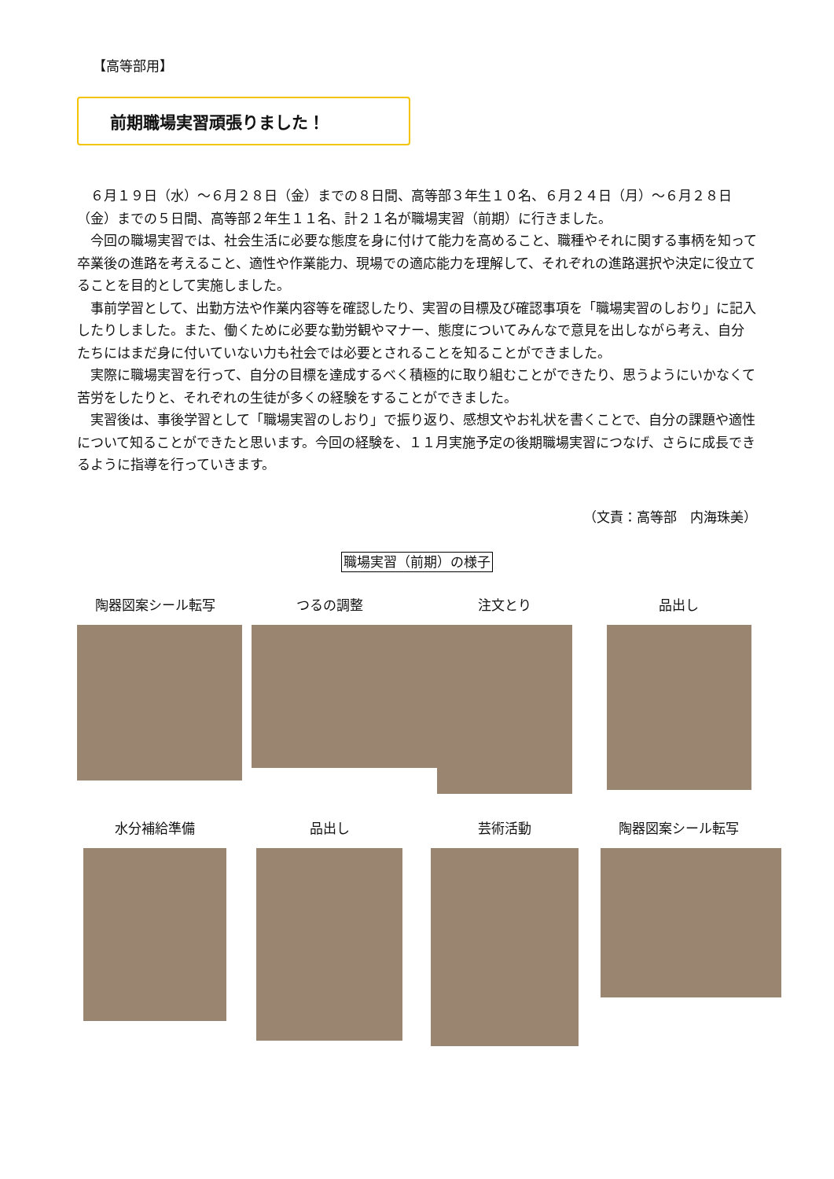【高等部用】
前期職場実習頑張りました！
６月１９日（水）～６月２８日（金）までの８日間、高等部３年生１０名、６月２４日（月）～６月２８日（金）までの５日間、高等部２年生１１名、計２１名が職場実習（前期）に行きました。
今回の職場実習では、社会生活に必要な態度を身に付けて能力を高めること、職種やそれに関する事柄を知って卒業後の進路を考えること、適性や作業能力、現場での適応能力を理解して、それぞれの進路選択や決定に役立てることを目的として実施しました。
事前学習として、出勤方法や作業内容等を確認したり、実習の目標及び確認事項を「職場実習のしおり」に記入したりしました。また、働くために必要な勤労観やマナー、態度についてみんなで意見を出しながら考え、自分たちにはまだ身に付いていない力も社会では必要とされることを知ることができました。
実際に職場実習を行って、自分の目標を達成するべく積極的に取り組むことができたり、思うようにいかなくて苦労をしたりと、それぞれの生徒が多くの経験をすることができました。
実習後は、事後学習として「職場実習のしおり」で振り返り、感想文やお礼状を書くことで、自分の課題や適性について知ることができたと思います。今回の経験を、１１月実施予定の後期職場実習につなげ、さらに成長できるように指導を行っていきます。
（文責：高等部　内海珠美）
職場実習（前期）の様子
陶器図案シール転写 つるの調整 注文とり 品出し
水分補給準備 品出し 芸術活動 陶器図案シール転写